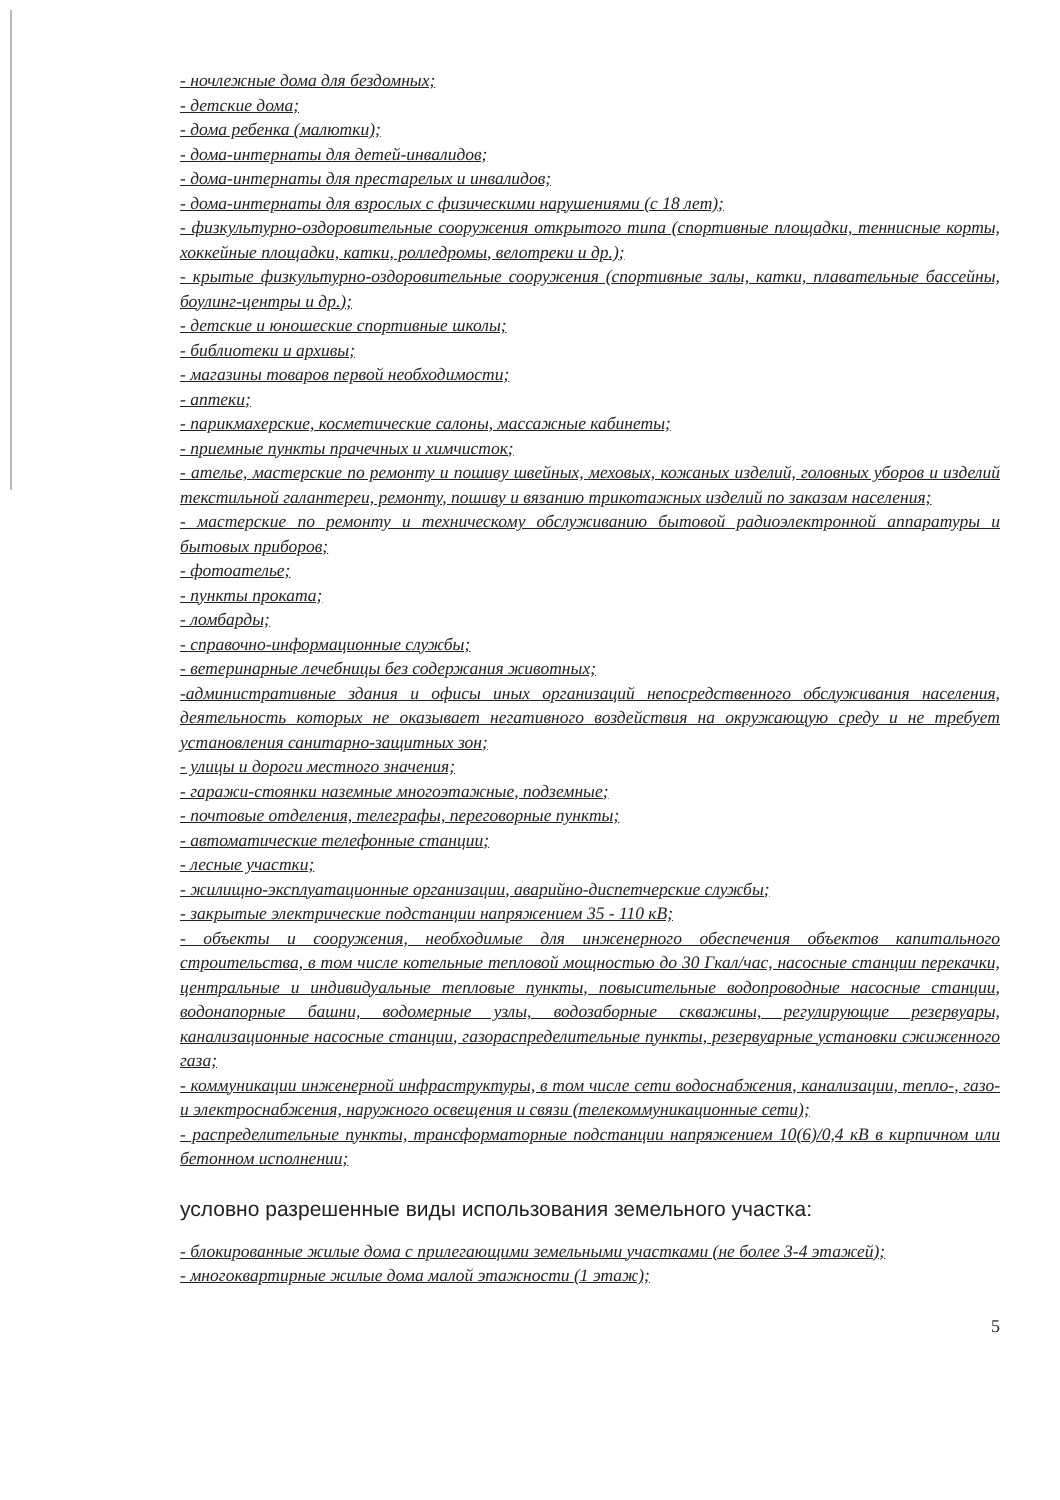- ночлежные дома для бездомных;
- детские дома;
- дома ребенка (малютки);
- дома-интернаты для детей-инвалидов;
- дома-интернаты для престарелых и инвалидов;
- дома-интернаты для взрослых с физическими нарушениями (с 18 лет);
- физкультурно-оздоровительные сооружения открытого типа (спортивные площадки, теннисные корты, хоккейные площадки, катки, ролледромы, велотреки и др.);
- крытые физкультурно-оздоровительные сооружения (спортивные залы, катки, плавательные бассейны, боулинг-центры и др.);
- детские и юношеские спортивные школы;
- библиотеки и архивы;
- магазины товаров первой необходимости;
- аптеки;
- парикмахерские, косметические салоны, массажные кабинеты;
- приемные пункты прачечных и химчисток;
- ателье, мастерские по ремонту и пошиву швейных, меховых, кожаных изделий, головных уборов и изделий текстильной галантереи, ремонту, пошиву и вязанию трикотажных изделий по заказам населения;
- мастерские по ремонту и техническому обслуживанию бытовой радиоэлектронной аппаратуры и бытовых приборов;
- фотоателье;
- пункты проката;
- ломбарды;
- справочно-информационные службы;
- ветеринарные лечебницы без содержания животных;
-административные здания и офисы иных организаций непосредственного обслуживания населения, деятельность которых не оказывает негативного воздействия на окружающую среду и не требует установления санитарно-защитных зон;
- улицы и дороги местного значения;
- гаражи-стоянки наземные многоэтажные, подземные;
- почтовые отделения, телеграфы, переговорные пункты;
- автоматические телефонные станции;
- лесные участки;
- жилищно-эксплуатационные организации, аварийно-диспетчерские службы;
- закрытые электрические подстанции напряжением 35 - 110 кВ;
- объекты и сооружения, необходимые для инженерного обеспечения объектов капитального строительства, в том числе котельные тепловой мощностью до 30 Гкал/час, насосные станции перекачки, центральные и индивидуальные тепловые пункты, повысительные водопроводные насосные станции, водонапорные башни, водомерные узлы, водозаборные скважины, регулирующие резервуары, канализационные насосные станции, газораспределительные пункты, резервуарные установки сжиженного газа;
- коммуникации инженерной инфраструктуры, в том числе сети водоснабжения, канализации, тепло-, газо- и электроснабжения, наружного освещения и связи (телекоммуникационные сети);
- распределительные пункты, трансформаторные подстанции напряжением 10(6)/0,4 кВ в кирпичном или бетонном исполнении;
условно разрешенные виды использования земельного участка:
- блокированные жилые дома с прилегающими земельными участками (не более 3-4 этажей);
- многоквартирные жилые дома малой этажности (1 этаж);
5